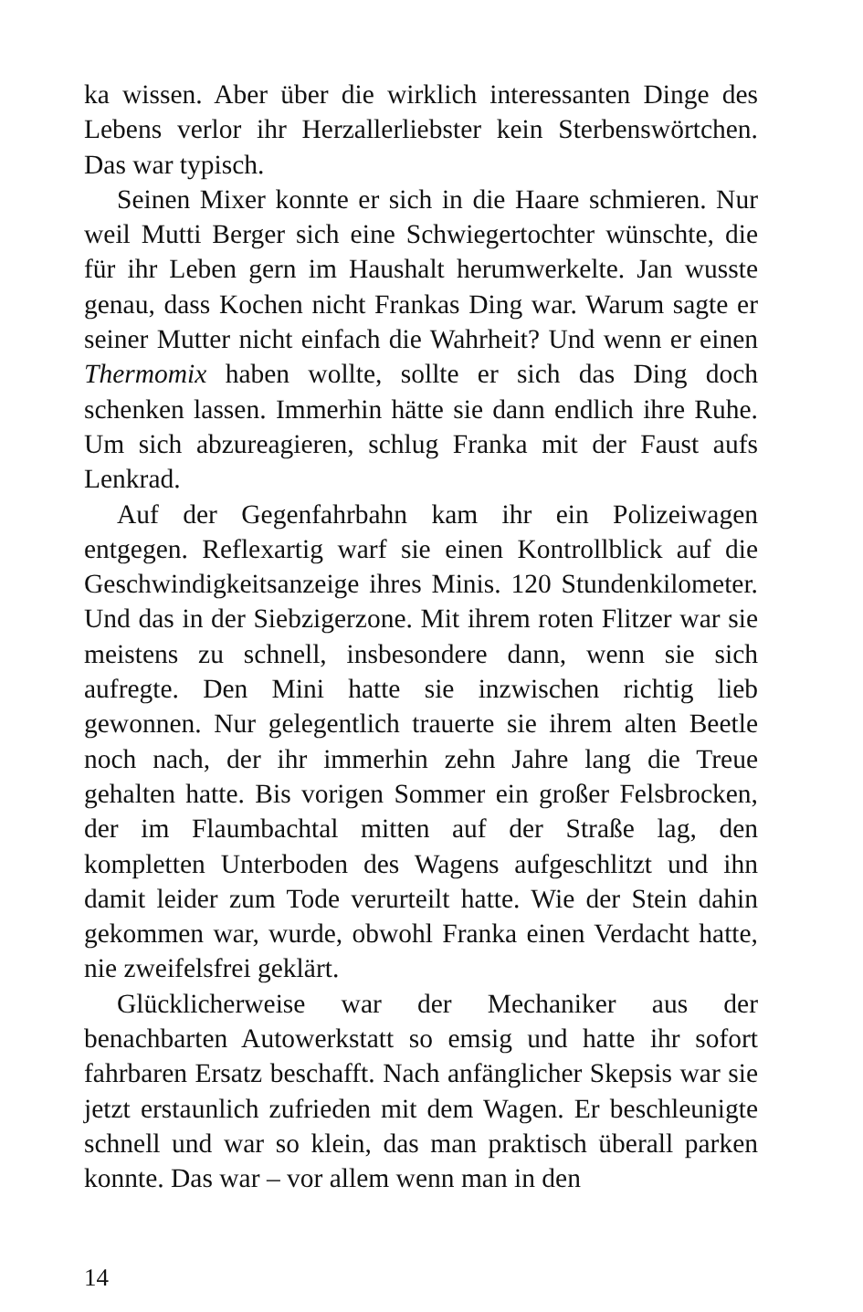ka wissen. Aber über die wirklich interessanten Dinge des Lebens verlor ihr Herzallerliebster kein Sterbenswörtchen. Das war typisch.
Seinen Mixer konnte er sich in die Haare schmieren. Nur weil Mutti Berger sich eine Schwiegertochter wünschte, die für ihr Leben gern im Haushalt herumwerkelte. Jan wusste genau, dass Kochen nicht Frankas Ding war. Warum sagte er seiner Mutter nicht einfach die Wahrheit? Und wenn er einen Thermomix haben wollte, sollte er sich das Ding doch schenken lassen. Immerhin hätte sie dann endlich ihre Ruhe. Um sich abzureagieren, schlug Franka mit der Faust aufs Lenkrad.
Auf der Gegenfahrbahn kam ihr ein Polizeiwagen entgegen. Reflexartig warf sie einen Kontrollblick auf die Geschwindigkeitsanzeige ihres Minis. 120 Stundenkilometer. Und das in der Siebzigerzone. Mit ihrem roten Flitzer war sie meistens zu schnell, insbesondere dann, wenn sie sich aufregte. Den Mini hatte sie inzwischen richtig lieb gewonnen. Nur gelegentlich trauerte sie ihrem alten Beetle noch nach, der ihr immerhin zehn Jahre lang die Treue gehalten hatte. Bis vorigen Sommer ein großer Felsbrocken, der im Flaumbachtal mitten auf der Straße lag, den kompletten Unterboden des Wagens aufgeschlitzt und ihn damit leider zum Tode verurteilt hatte. Wie der Stein dahin gekommen war, wurde, obwohl Franka einen Verdacht hatte, nie zweifelsfrei geklärt.
Glücklicherweise war der Mechaniker aus der benachbarten Autowerkstatt so emsig und hatte ihr sofort fahrbaren Ersatz beschafft. Nach anfänglicher Skepsis war sie jetzt erstaunlich zufrieden mit dem Wagen. Er beschleunigte schnell und war so klein, das man praktisch überall parken konnte. Das war – vor allem wenn man in den
14